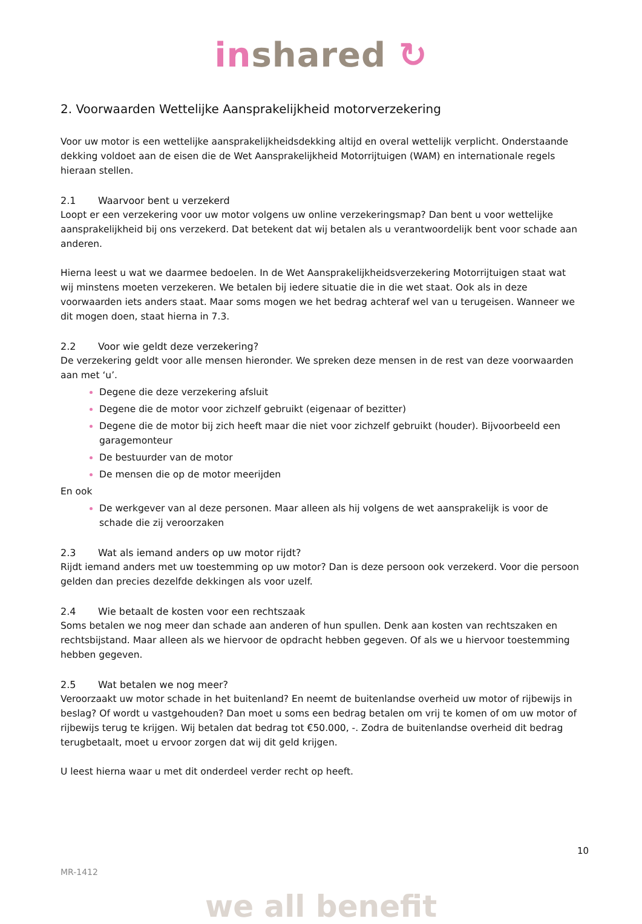in shared ↻
2. Voorwaarden Wettelijke Aansprakelijkheid motorverzekering
Voor uw motor is een wettelijke aansprakelijkheidsdekking altijd en overal wettelijk verplicht. Onderstaande dekking voldoet aan de eisen die de Wet Aansprakelijkheid Motorrijtuigen (WAM) en internationale regels hieraan stellen.
2.1 Waarvoor bent u verzekerd
Loopt er een verzekering voor uw motor volgens uw online verzekeringsmap? Dan bent u voor wettelijke aansprakelijkheid bij ons verzekerd. Dat betekent dat wij betalen als u verantwoordelijk bent voor schade aan anderen.
Hierna leest u wat we daarmee bedoelen. In de Wet Aansprakelijkheidsverzekering Motorrijtuigen staat wat wij minstens moeten verzekeren. We betalen bij iedere situatie die in die wet staat. Ook als in deze voorwaarden iets anders staat. Maar soms mogen we het bedrag achteraf wel van u terugeisen. Wanneer we dit mogen doen, staat hierna in 7.3.
2.2 Voor wie geldt deze verzekering?
De verzekering geldt voor alle mensen hieronder. We spreken deze mensen in de rest van deze voorwaarden aan met ‘u’.
Degene die deze verzekering afsluit
Degene die de motor voor zichzelf gebruikt (eigenaar of bezitter)
Degene die de motor bij zich heeft maar die niet voor zichzelf gebruikt (houder). Bijvoorbeeld een garagemonteur
De bestuurder van de motor
De mensen die op de motor meerijden
En ook
De werkgever van al deze personen. Maar alleen als hij volgens de wet aansprakelijk is voor de schade die zij veroorzaken
2.3 Wat als iemand anders op uw motor rijdt?
Rijdt iemand anders met uw toestemming op uw motor? Dan is deze persoon ook verzekerd. Voor die persoon gelden dan precies dezelfde dekkingen als voor uzelf.
2.4 Wie betaalt de kosten voor een rechtszaak
Soms betalen we nog meer dan schade aan anderen of hun spullen. Denk aan kosten van rechtszaken en rechtsbijstand. Maar alleen als we hiervoor de opdracht hebben gegeven. Of als we u hiervoor toestemming hebben gegeven.
2.5 Wat betalen we nog meer?
Veroorzaakt uw motor schade in het buitenland? En neemt de buitenlandse overheid uw motor of rijbewijs in beslag? Of wordt u vastgehouden? Dan moet u soms een bedrag betalen om vrij te komen of om uw motor of rijbewijs terug te krijgen. Wij betalen dat bedrag tot €50.000, -. Zodra de buitenlandse overheid dit bedrag terugbetaalt, moet u ervoor zorgen dat wij dit geld krijgen.
U leest hierna waar u met dit onderdeel verder recht op heeft.
10
MR-1412
we all benefit